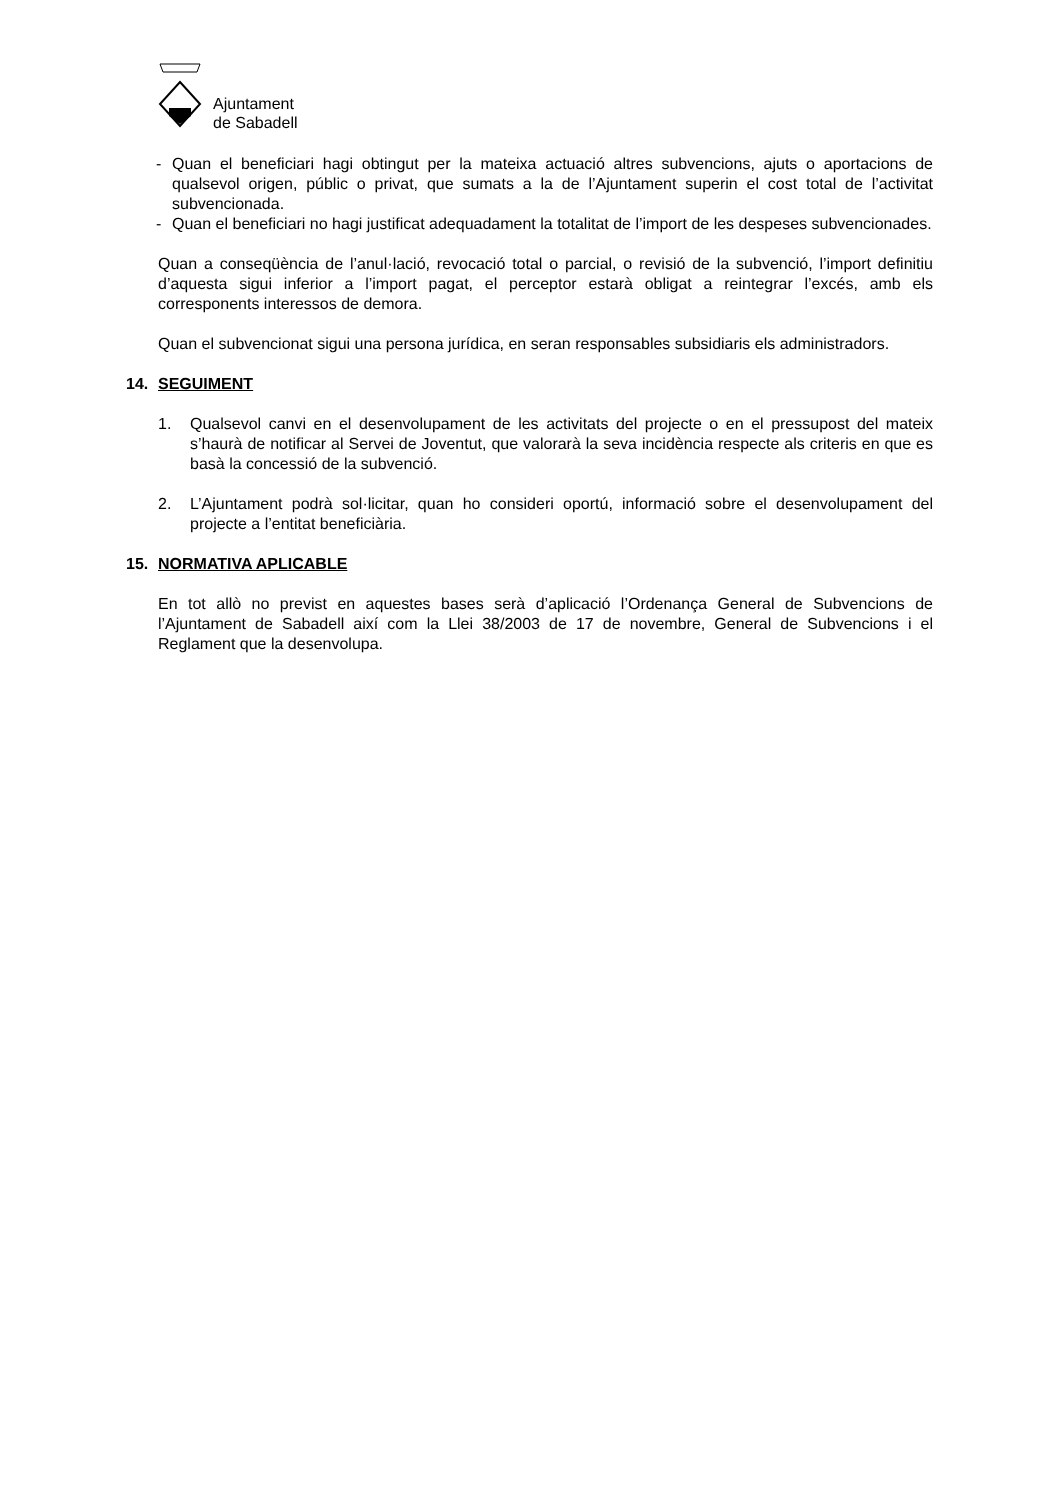Ajuntament
de Sabadell
- Quan el beneficiari hagi obtingut per la mateixa actuació altres subvencions, ajuts o aportacions de qualsevol origen, públic o privat, que sumats a la de l’Ajuntament superin el cost total de l’activitat subvencionada.
- Quan el beneficiari no hagi justificat adequadament la totalitat de l’import de les despeses subvencionades.
Quan a conseqüència de l’anul·lació, revocació total o parcial, o revisió de la subvenció, l’import definitiu d’aquesta sigui inferior a l’import pagat, el perceptor estarà obligat a reintegrar l’excés, amb els corresponents interessos de demora.
Quan el subvencionat sigui una persona jurídica, en seran responsables subsidiaris els administradors.
14. SEGUIMENT
1. Qualsevol canvi en el desenvolupament de les activitats del projecte o en el pressupost del mateix s’haurà de notificar al Servei de Joventut, que valorarà la seva incidència respecte als criteris en que es basà la concessió de la subvenció.
2. L’Ajuntament podrà sol·licitar, quan ho consideri oportú, informació sobre el desenvolupament del projecte a l’entitat beneficiària.
15. NORMATIVA APLICABLE
En tot allò no previst en aquestes bases serà d’aplicació l’Ordenança General de Subvencions de l’Ajuntament de Sabadell així com la Llei 38/2003 de 17 de novembre, General de Subvencions i el Reglament que la desenvolupa.